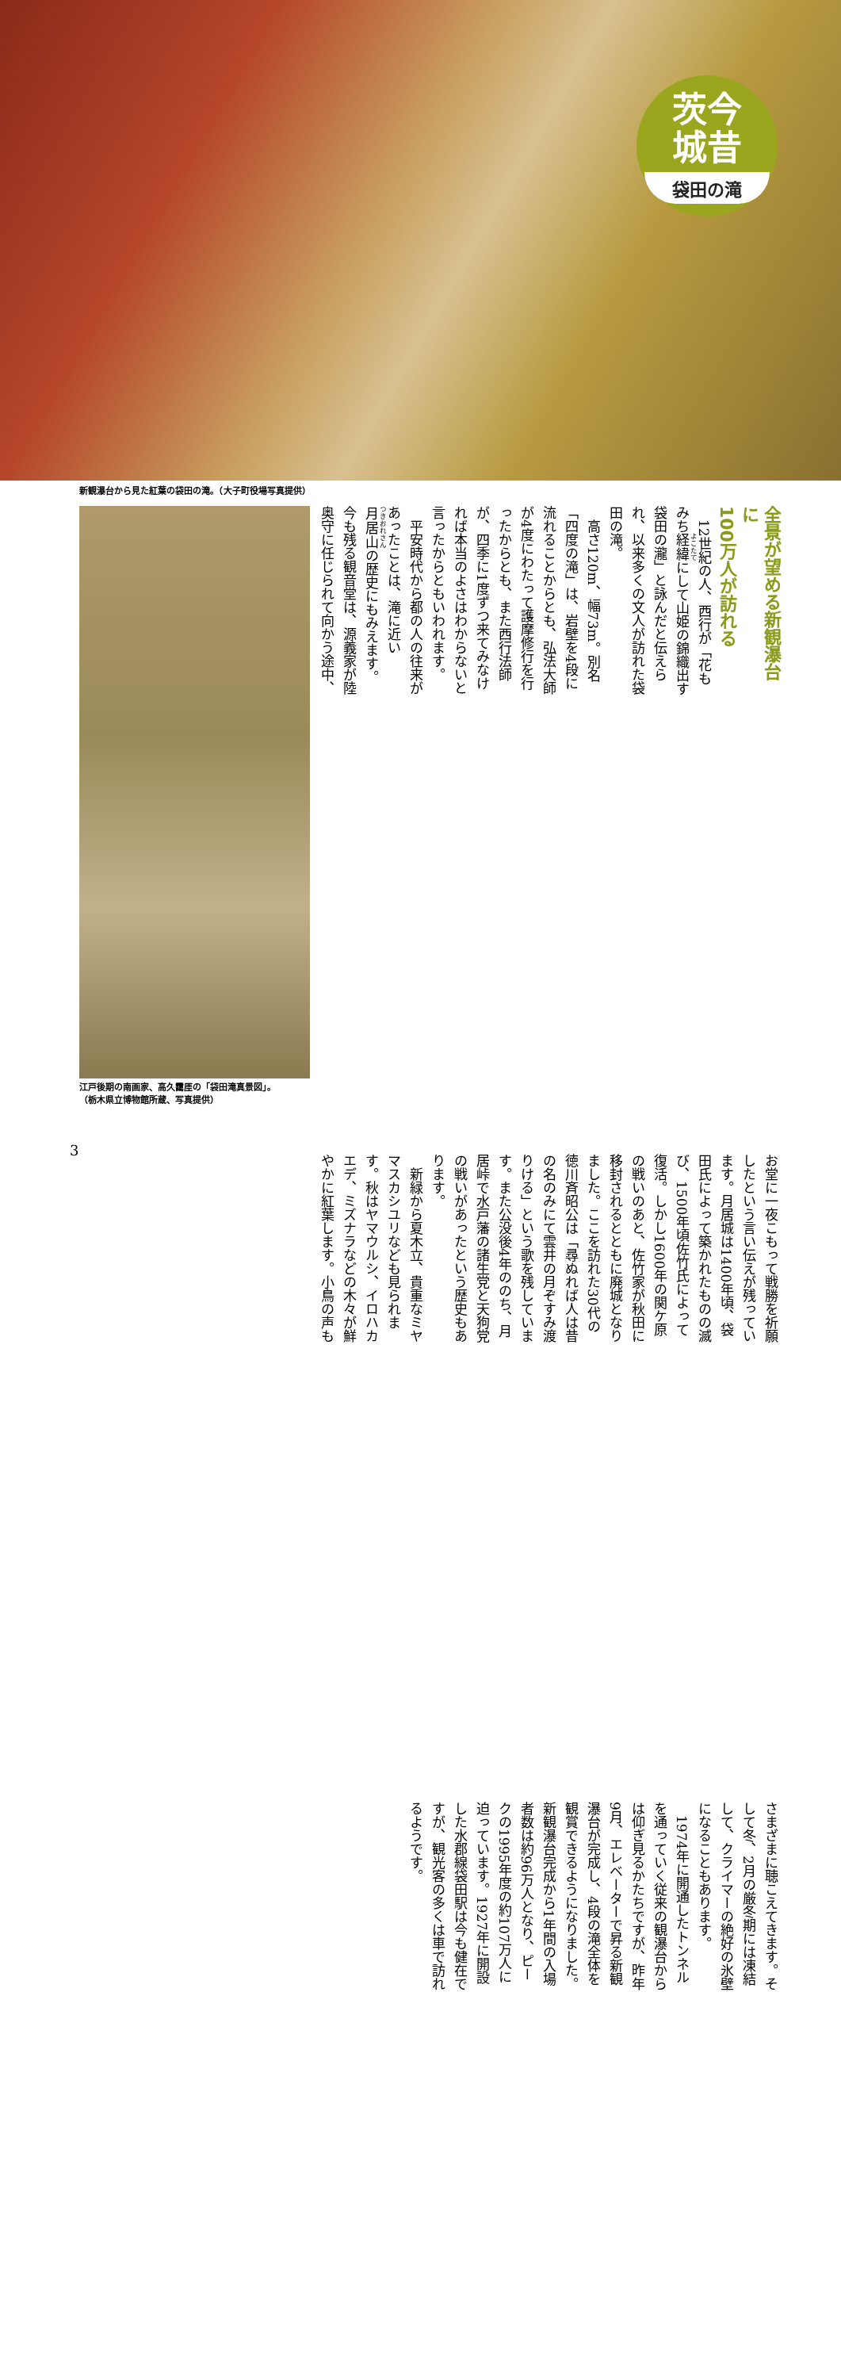茨今
城昔
袋田の滝
新観瀑台から見た紅葉の袋田の滝。（大子町役場写真提供）
江戸後期の南画家、高久靄厓の「袋田滝真景図」。
（栃木県立博物館所蔵、写真提供）
全景が望める新観瀑台に
100万人が訪れる
12世紀の人、西行が「花もみち経緯にして山姫の錦織出す袋田の瀧」と詠んだと伝えられ、以来多くの文人が訪れた袋田の滝。
高さ120m、幅73m。別名「四度の滝」は、岩壁を4段に流れることからとも、弘法大師が4度にわたって護摩修行を行ったからとも、また西行法師が、四季に1度ずつ来てみなければ本当のよさはわからないと言ったからともいわれます。
平安時代から都の人の往来があったことは、滝に近い月居山の歴史にもみえます。今も残る観音堂は、源義家が陸奥守に任じられて向かう途中、お堂に一夜こもって戦勝を祈願したという言い伝えが残っています。月居城は1400年頃、袋田氏によって築かれたものの滅び、1500年頃佐竹氏によって復活。しかし1600年の関ケ原の戦いのあと、佐竹家が秋田に移封されるとともに廃城となりました。ここを訪れた30代の徳川斉昭公は「尋ぬれば人は昔の名のみにて雲井の月ぞすみ渡りける」という歌を残しています。また公没後4年ののち、月居峠で水戸藩の諸生党と天狗党の戦いがあったという歴史もあります。
新緑から夏木立、貴重なミヤマスカシユリなども見られます。秋はヤマウルシ、イロハカエデ、ミズナラなどの木々が鮮やかに紅葉します。小鳥の声もさまざまに聴こえてきます。そして冬、2月の厳冬期には凍結して、クライマーの絶好の氷壁になることもあります。
1974年に開通したトンネルを通っていく従来の観瀑台からは仰ぎ見るかたちですが、昨年9月、エレベーターで昇る新観瀑台が完成し、4段の滝全体を観賞できるようになりました。新観瀑台完成から1年間の入場者数は約96万人となり、ピークの1995年度の約107万人に迫っています。1927年に開設した水郡線袋田駅は今も健在ですが、観光客の多くは車で訪れるようです。
3